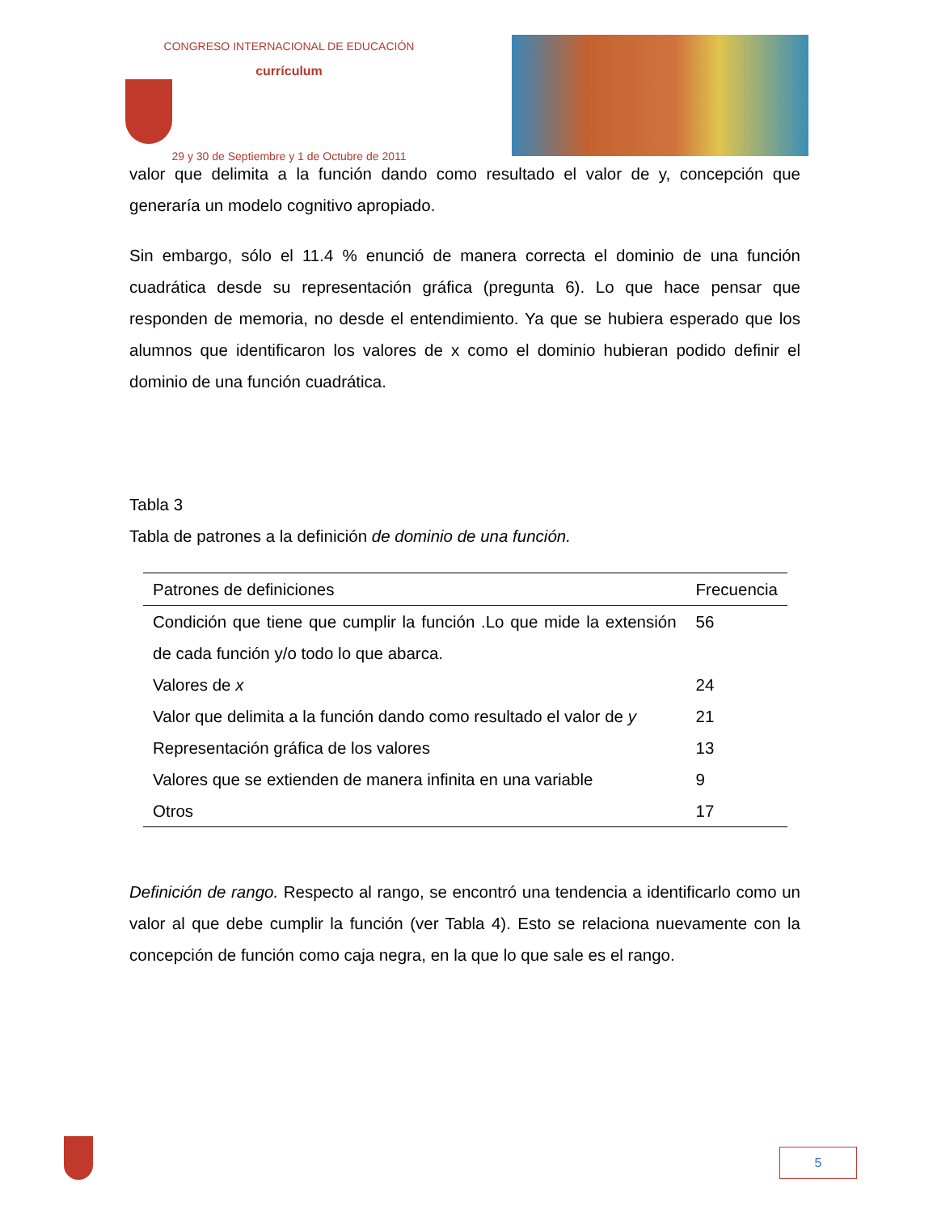CONGRESO INTERNACIONAL DE EDUCACIÓN
currículum
29 y 30 de Septiembre y 1 de Octubre de 2011
valor que delimita a la función dando como resultado el valor de y, concepción que generaría un modelo cognitivo apropiado.
Sin embargo, sólo el 11.4 % enunció de manera correcta el dominio de una función cuadrática desde su representación gráfica (pregunta 6). Lo que hace pensar que responden de memoria, no desde el entendimiento. Ya que se hubiera esperado que los alumnos que identificaron los valores de x como el dominio hubieran podido definir el dominio de una función cuadrática.
Tabla 3
Tabla de patrones a la definición de dominio de una función.
| Patrones de definiciones | Frecuencia |
| --- | --- |
| Condición que tiene que cumplir la función .Lo que mide la extensión de cada función y/o todo lo que abarca. | 56 |
| Valores de x | 24 |
| Valor que delimita a la función dando como resultado el valor de y | 21 |
| Representación gráfica de los valores | 13 |
| Valores que se extienden de manera infinita en una variable | 9 |
| Otros | 17 |
Definición de rango. Respecto al rango, se encontró una tendencia a identificarlo como un valor al que debe cumplir la función (ver Tabla 4). Esto se relaciona nuevamente con la concepción de función como caja negra, en la que lo que sale es el rango.
5